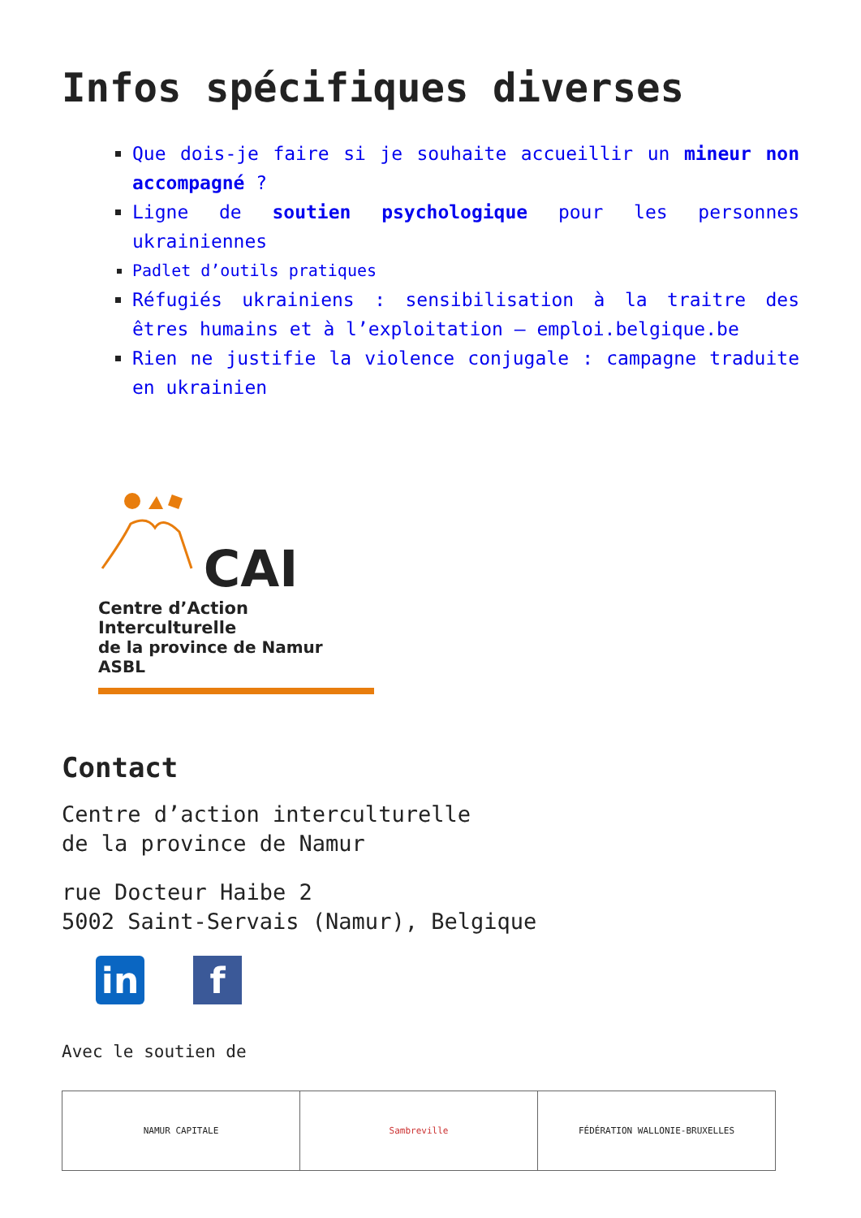Infos spécifiques diverses
Que dois-je faire si je souhaite accueillir un mineur non accompagné ?
Ligne de soutien psychologique pour les personnes ukrainiennes
Padlet d’outils pratiques
Réfugiés ukrainiens : sensibilisation à la traitre des êtres humains et à l’exploitation – emploi.belgique.be
Rien ne justifie la violence conjugale : campagne traduite en ukrainien
CAI
Centre d’Action
Interculturelle
de la province de Namur ASBL
Contact
Centre d’action interculturelle
de la province de Namur
rue Docteur Haibe 2
5002 Saint-Servais (Namur), Belgique
in f
Avec le soutien de
| NAMUR CAPITALE | Sambreville | FÉDÉRATION WALLONIE-BRUXELLES |